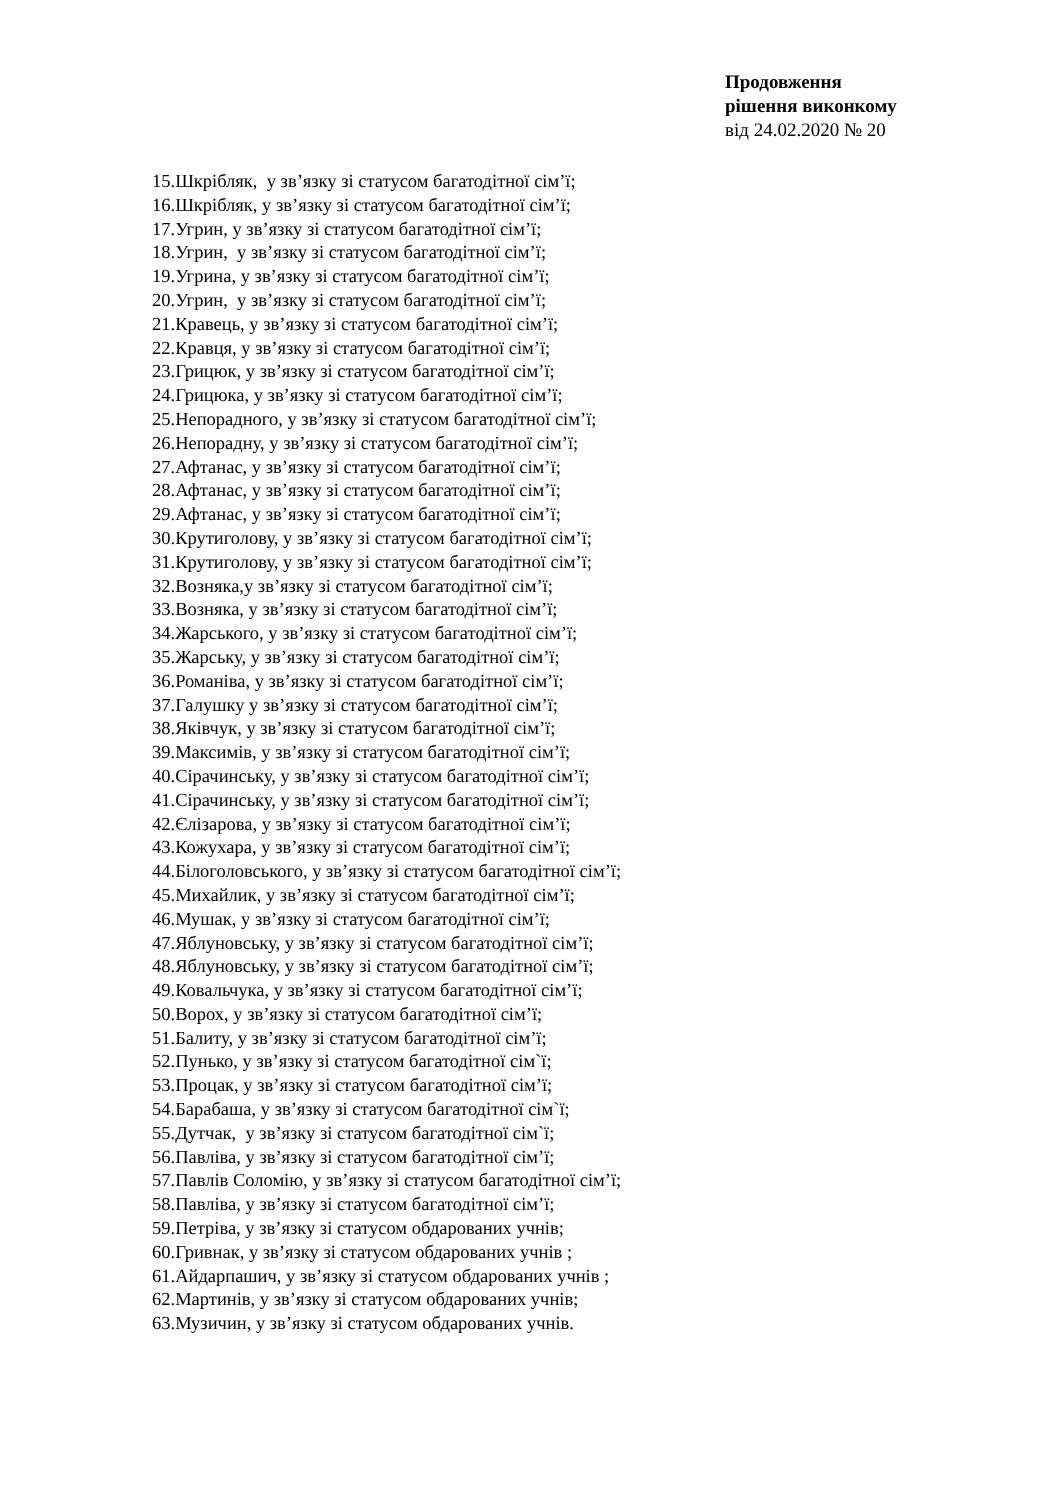Продовження
рішення виконкому
від 24.02.2020 № 20
15.Шкрібляк, у зв’язку зі статусом багатодітної сім’ї;
16.Шкрібляк, у зв’язку зі статусом багатодітної сім’ї;
17.Угрин, у зв’язку зі статусом багатодітної сім’ї;
18.Угрин, у зв’язку зі статусом багатодітної сім’ї;
19.Угрина, у зв’язку зі статусом багатодітної сім’ї;
20.Угрин, у зв’язку зі статусом багатодітної сім’ї;
21.Кравець, у зв’язку зі статусом багатодітної сім’ї;
22.Кравця, у зв’язку зі статусом багатодітної сім’ї;
23.Грицюк, у зв’язку зі статусом багатодітної сім’ї;
24.Грицюка, у зв’язку зі статусом багатодітної сім’ї;
25.Непорадного, у зв’язку зі статусом багатодітної сім’ї;
26.Непорадну, у зв’язку зі статусом багатодітної сім’ї;
27.Афтанас, у зв’язку зі статусом багатодітної сім’ї;
28.Афтанас, у зв’язку зі статусом багатодітної сім’ї;
29.Афтанас, у зв’язку зі статусом багатодітної сім’ї;
30.Крутиголову, у зв’язку зі статусом багатодітної сім’ї;
31.Крутиголову, у зв’язку зі статусом багатодітної сім’ї;
32.Возняка,у зв’язку зі статусом багатодітної сім’ї;
33.Возняка, у зв’язку зі статусом багатодітної сім’ї;
34.Жарського, у зв’язку зі статусом багатодітної сім’ї;
35.Жарську, у зв’язку зі статусом багатодітної сім’ї;
36.Романіва, у зв’язку зі статусом багатодітної сім’ї;
37.Галушку у зв’язку зі статусом багатодітної сім’ї;
38.Яківчук, у зв’язку зі статусом багатодітної сім’ї;
39.Максимів, у зв’язку зі статусом багатодітної сім’ї;
40.Сірачинську, у зв’язку зі статусом багатодітної сім’ї;
41.Сірачинську, у зв’язку зі статусом багатодітної сім’ї;
42.Єлізарова, у зв’язку зі статусом багатодітної сім’ї;
43.Кожухара, у зв’язку зі статусом багатодітної сім’ї;
44.Білоголовського, у зв’язку зі статусом багатодітної сім’ї;
45.Михайлик, у зв’язку зі статусом багатодітної сім’ї;
46.Мушак, у зв’язку зі статусом багатодітної сім’ї;
47.Яблуновську, у зв’язку зі статусом багатодітної сім’ї;
48.Яблуновську, у зв’язку зі статусом багатодітної сім’ї;
49.Ковальчука, у зв’язку зі статусом багатодітної сім’ї;
50.Ворох, у зв’язку зі статусом багатодітної сім’ї;
51.Балиту, у зв’язку зі статусом багатодітної сім’ї;
52.Пунько, у зв’язку зі статусом багатодітної сім`ї;
53.Процак, у зв’язку зі статусом багатодітної сім’ї;
54.Барабаша, у зв’язку зі статусом багатодітної сім`ї;
55.Дутчак, у зв’язку зі статусом багатодітної сім`ї;
56.Павліва, у зв’язку зі статусом багатодітної сім’ї;
57.Павлів Соломію, у зв’язку зі статусом багатодітної сім’ї;
58.Павліва, у зв’язку зі статусом багатодітної сім’ї;
59.Петріва, у зв’язку зі статусом обдарованих учнів;
60.Гривнак, у зв’язку зі статусом обдарованих учнів ;
61.Айдарпашич, у зв’язку зі статусом обдарованих учнів ;
62.Мартинів, у зв’язку зі статусом обдарованих учнів;
63.Музичин, у зв’язку зі статусом обдарованих учнів.